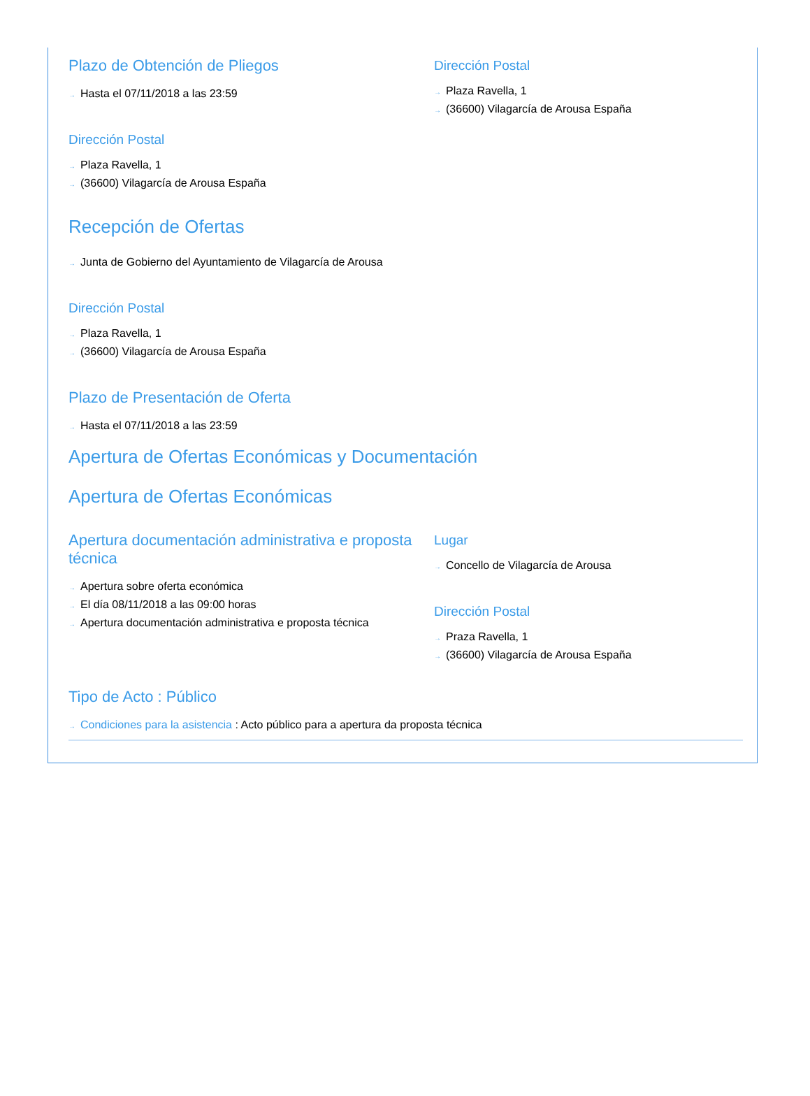Plazo de Obtención de Pliegos
→ Hasta el 07/11/2018 a las 23:59
Dirección Postal
→ Plaza Ravella, 1
→ (36600) Vilagarcía de Arousa España
Dirección Postal
→ Plaza Ravella, 1
→ (36600) Vilagarcía de Arousa España
Recepción de Ofertas
→ Junta de Gobierno del Ayuntamiento de Vilagarcía de Arousa
Dirección Postal
→ Plaza Ravella, 1
→ (36600) Vilagarcía de Arousa España
Plazo de Presentación de Oferta
→ Hasta el 07/11/2018 a las 23:59
Apertura de Ofertas Económicas y Documentación
Apertura de Ofertas Económicas
Apertura documentación administrativa e proposta técnica
→ Apertura sobre oferta económica
→ El día 08/11/2018 a las 09:00 horas
→ Apertura documentación administrativa e proposta técnica
Lugar
→ Concello de Vilagarcía de Arousa
Dirección Postal
→ Praza Ravella, 1
→ (36600) Vilagarcía de Arousa España
Tipo de Acto : Público
→ Condiciones para la asistencia : Acto público para a apertura da proposta técnica